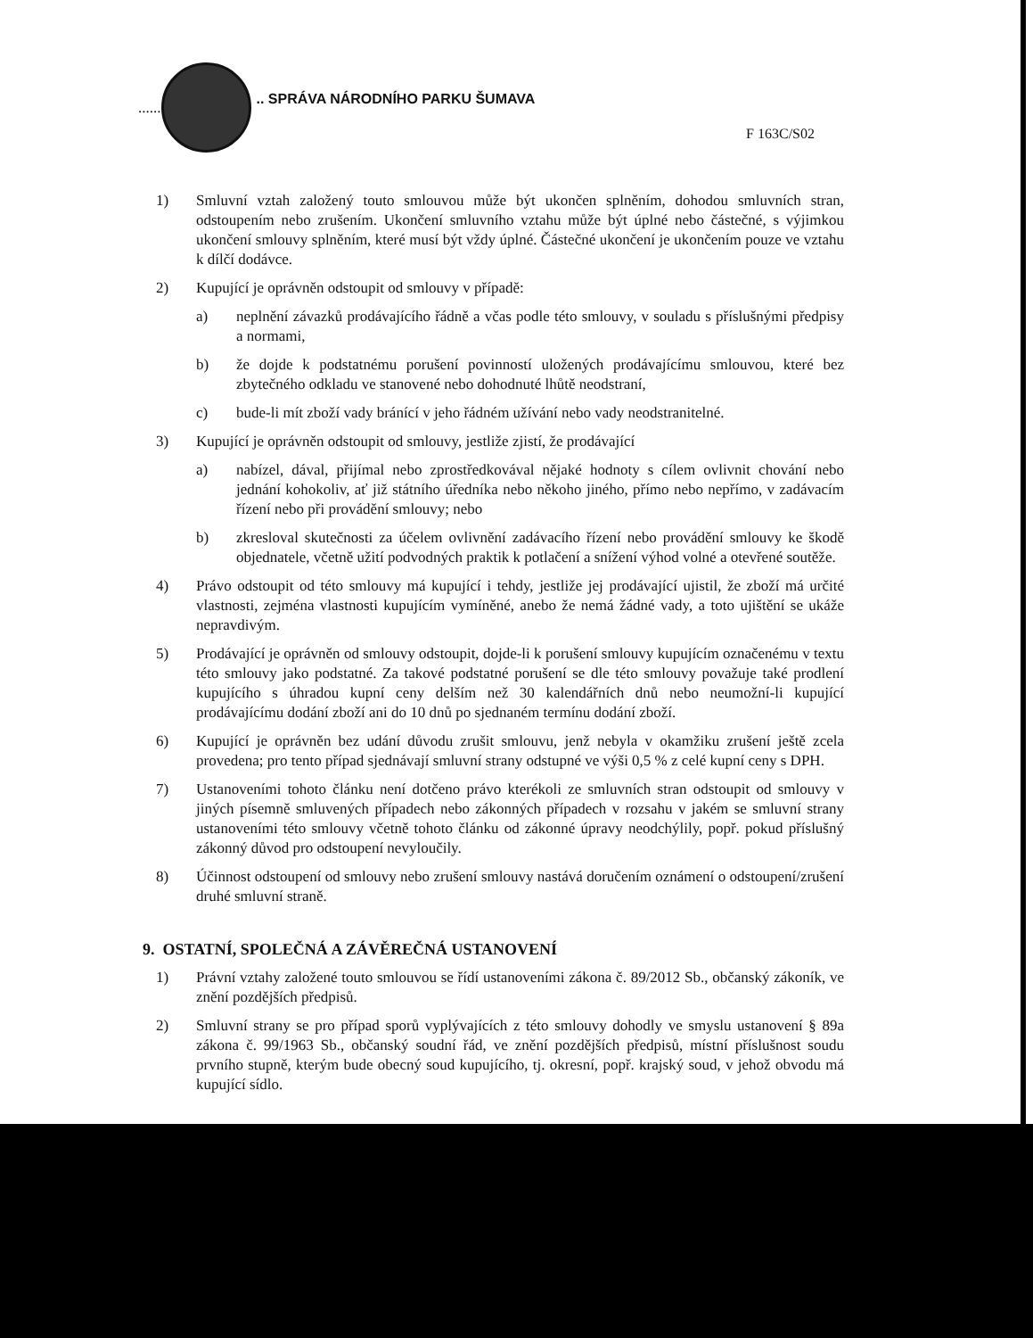......
.. SPRÁVA NÁRODNÍHO PARKU ŠUMAVA
F 163C/S02
1) Smluvní vztah založený touto smlouvou může být ukončen splněním, dohodou smluvních stran, odstoupením nebo zrušením. Ukončení smluvního vztahu může být úplné nebo částečné, s výjimkou ukončení smlouvy splněním, které musí být vždy úplné. Částečné ukončení je ukončením pouze ve vztahu k dílčí dodávce.
2) Kupující je oprávněn odstoupit od smlouvy v případě:
a) neplnění závazků prodávajícího řádně a včas podle této smlouvy, v souladu s příslušnými předpisy a normami,
b) že dojde k podstatnému porušení povinností uložených prodávajícímu smlouvou, které bez zbytečného odkladu ve stanovené nebo dohodnuté lhůtě neodstraní,
c) bude-li mít zboží vady bránící v jeho řádném užívání nebo vady neodstranitelné.
3) Kupující je oprávněn odstoupit od smlouvy, jestliže zjistí, že prodávající
a) nabízel, dával, přijímal nebo zprostředkovával nějaké hodnoty s cílem ovlivnit chování nebo jednání kohokoliv, ať již státního úředníka nebo někoho jiného, přímo nebo nepřímo, v zadávacím řízení nebo při provádění smlouvy; nebo
b) zkresloval skutečnosti za účelem ovlivnění zadávacího řízení nebo provádění smlouvy ke škodě objednatele, včetně užití podvodných praktik k potlačení a snížení výhod volné a otevřené soutěže.
4) Právo odstoupit od této smlouvy má kupující i tehdy, jestliže jej prodávající ujistil, že zboží má určité vlastnosti, zejména vlastnosti kupujícím vymíněné, anebo že nemá žádné vady, a toto ujištění se ukáže nepravdivým.
5) Prodávající je oprávněn od smlouvy odstoupit, dojde-li k porušení smlouvy kupujícím označenému v textu této smlouvy jako podstatné. Za takové podstatné porušení se dle této smlouvy považuje také prodlení kupujícího s úhradou kupní ceny delším než 30 kalendářních dnů nebo neumožní-li kupující prodávajícímu dodání zboží ani do 10 dnů po sjednaném termínu dodání zboží.
6) Kupující je oprávněn bez udání důvodu zrušit smlouvu, jenž nebyla v okamžiku zrušení ještě zcela provedena; pro tento případ sjednávají smluvní strany odstupné ve výši 0,5 % z celé kupní ceny s DPH.
7) Ustanoveními tohoto článku není dotčeno právo kterékoli ze smluvních stran odstoupit od smlouvy v jiných písemně smluvených případech nebo zákonných případech v rozsahu v jakém se smluvní strany ustanoveními této smlouvy včetně tohoto článku od zákonné úpravy neodchýlily, popř. pokud příslušný zákonný důvod pro odstoupení nevyloučily.
8) Účinnost odstoupení od smlouvy nebo zrušení smlouvy nastává doručením oznámení o odstoupení/zrušení druhé smluvní straně.
9. OSTATNÍ, SPOLEČNÁ A ZÁVĚREČNÁ USTANOVENÍ
1) Právní vztahy založené touto smlouvou se řídí ustanoveními zákona č. 89/2012 Sb., občanský zákoník, ve znění pozdějších předpisů.
2) Smluvní strany se pro případ sporů vyplývajících z této smlouvy dohodly ve smyslu ustanovení § 89a zákona č. 99/1963 Sb., občanský soudní řád, ve znění pozdějších předpisů, místní příslušnost soudu prvního stupně, kterým bude obecný soud kupujícího, tj. okresní, popř. krajský soud, v jehož obvodu má kupující sídlo.